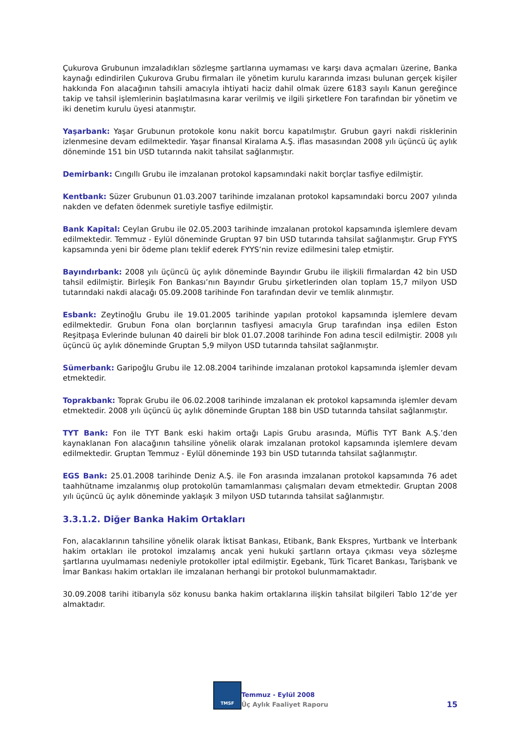Çukurova Grubunun imzaladıkları sözleşme şartlarına uymaması ve karşı dava açmaları üzerine, Banka kaynağı edindirilen Çukurova Grubu firmaları ile yönetim kurulu kararında imzası bulunan gerçek kişiler hakkında Fon alacağının tahsili amacıyla ihtiyati haciz dahil olmak üzere 6183 sayılı Kanun gereğince takip ve tahsil işlemlerinin başlatılmasına karar verilmiş ve ilgili şirketlere Fon tarafından bir yönetim ve iki denetim kurulu üyesi atanmıştır.
Yaşarbank: Yaşar Grubunun protokole konu nakit borcu kapatılmıştır. Grubun gayri nakdi risklerinin izlenmesine devam edilmektedir. Yaşar finansal Kiralama A.Ş. iflas masasından 2008 yılı üçüncü üç aylık döneminde 151 bin USD tutarında nakit tahsilat sağlanmıştır.
Demirbank: Cıngıllı Grubu ile imzalanan protokol kapsamındaki nakit borçlar tasfiye edilmiştir.
Kentbank: Süzer Grubunun 01.03.2007 tarihinde imzalanan protokol kapsamındaki borcu 2007 yılında nakden ve defaten ödenmek suretiyle tasfiye edilmiştir.
Bank Kapital: Ceylan Grubu ile 02.05.2003 tarihinde imzalanan protokol kapsamında işlemlere devam edilmektedir. Temmuz - Eylül döneminde Gruptan 97 bin USD tutarında tahsilat sağlanmıştır. Grup FYYS kapsamında yeni bir ödeme planı teklif ederek FYYS’nin revize edilmesini talep etmiştir.
Bayındırbank: 2008 yılı üçüncü üç aylık döneminde Bayındır Grubu ile ilişkili firmalardan 42 bin USD tahsil edilmiştir. Birleşik Fon Bankası’nın Bayındır Grubu şirketlerinden olan toplam 15,7 milyon USD tutarındaki nakdi alacağı 05.09.2008 tarihinde Fon tarafından devir ve temlik alınmıştır.
Esbank: Zeytinoğlu Grubu ile 19.01.2005 tarihinde yapılan protokol kapsamında işlemlere devam edilmektedir. Grubun Fona olan borçlarının tasfiyesi amacıyla Grup tarafından inşa edilen Eston Reşitpaşa Evlerinde bulunan 40 daireli bir blok 01.07.2008 tarihinde Fon adına tescil edilmiştir. 2008 yılı üçüncü üç aylık döneminde Gruptan 5,9 milyon USD tutarında tahsilat sağlanmıştır.
Sümerbank: Garipoğlu Grubu ile 12.08.2004 tarihinde imzalanan protokol kapsamında işlemler devam etmektedir.
Toprakbank: Toprak Grubu ile 06.02.2008 tarihinde imzalanan ek protokol kapsamında işlemler devam etmektedir. 2008 yılı üçüncü üç aylık döneminde Gruptan 188 bin USD tutarında tahsilat sağlanmıştır.
TYT Bank: Fon ile TYT Bank eski hakim ortağı Lapis Grubu arasında, Müflis TYT Bank A.Ş.’den kaynaklanan Fon alacağının tahsiline yönelik olarak imzalanan protokol kapsamında işlemlere devam edilmektedir. Gruptan Temmuz - Eylül döneminde 193 bin USD tutarında tahsilat sağlanmıştır.
EGS Bank: 25.01.2008 tarihinde Deniz A.Ş. ile Fon arasında imzalanan protokol kapsamında 76 adet taahhütname imzalanmış olup protokolün tamamlanması çalışmaları devam etmektedir. Gruptan 2008 yılı üçüncü üç aylık döneminde yaklaşık 3 milyon USD tutarında tahsilat sağlanmıştır.
3.3.1.2. Diğer Banka Hakim Ortakları
Fon, alacaklarının tahsiline yönelik olarak İktisat Bankası, Etibank, Bank Ekspres, Yurtbank ve İnterbank hakim ortakları ile protokol imzalamış ancak yeni hukuki şartların ortaya çıkması veya sözleşme şartlarına uyulmaması nedeniyle protokoller iptal edilmiştir. Egebank, Türk Ticaret Bankası, Tarişbank ve İmar Bankası hakim ortakları ile imzalanan herhangi bir protokol bulunmamaktadır.
30.09.2008 tarihi itibarıyla söz konusu banka hakim ortaklarına ilişkin tahsilat bilgileri Tablo 12’de yer almaktadır.
TMSF
Temmuz - Eylül 2008
Üç Aylık Faaliyet Raporu
15